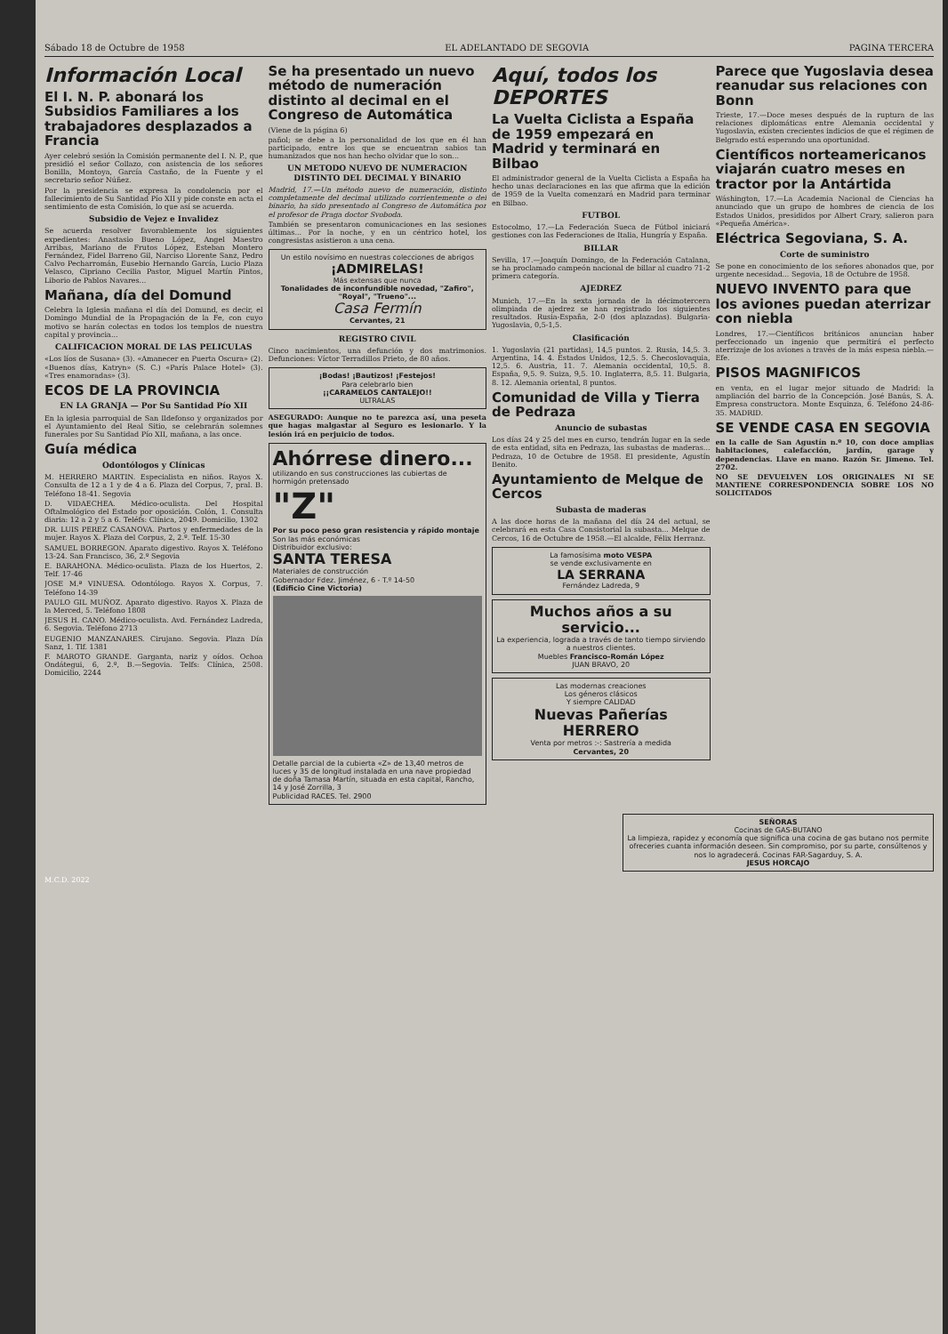Sábado 18 de Octubre de 1958 EL ADELANTADO DE SEGOVIA PAGINA TERCERA
Información Local
El I. N. P. abonará los Subsidios Familiares a los trabajadores desplazados a Francia
Ayer celebró sesión la Comisión permanente del I. N. P., que presidió el señor Collazo, con asistencia de los señores Bonilla, Montoya, García Castaño, de la Fuente y el secretario señor Núñez.
Por la presidencia se expresa la condolencia por el fallecimiento de Su Santidad Pío XII y pide conste en acta el sentimiento de esta Comisión, lo que así se acuerda.
Subsidio de Vejez e Invalidez
Se acuerda resolver favorablemente los siguientes expedientes: Anastasio Bueno López, Angel Maestro Arribas, Mariano de Frutos López, Esteban Montero Fernández, Fidel Barrenо Gil, Narciso Llorente Sanz, Pedro Calvo Pecharromán, Eusebio Hernando García, Lucio Plaza Velasco, Cipriano Cecilia Pastor, Miguel Martín Pintos, Liborio de Pablos Navares...
Mañana, día del Domund
Celebra la Iglesia mañana el día del Domund, es decir, el Domingo Mundial de la Propagación de la Fe, con cuyo motivo se harán colectas en todos los templos de nuestra capital y provincia...
CALIFICACION MORAL DE LAS PELICULAS
«Los líos de Susana» (3). «Amanecer en Puerta Oscura» (2). «Buenos días, Katryn» (S. C.) «París Palace Hotel» (3). «Tres enamoradas» (3).
ECOS DE LA PROVINCIA
EN LA GRANJA — Por Su Santidad Pío XII
En la iglesia parroquial de San Ildefonso y organizados por el Ayuntamiento del Real Sitio, se celebrarán solemnes funerales por Su Santidad Pío XII, mañana, a las once.
Guía médica
Odontólogos y Clínicas
M. HERRERO MARTIN. Especialista en niños. Rayos X. Consulta de 12 a 1 y de 4 a 6. Plaza del Corpus, 7, pral. B. Teléfono 18-41. Segovia
D. VIDAECHEA. Médico-oculista. Del Hospital Oftalmológico del Estado por oposición. Colón, 1. Consulta diaria: 12 a 2 y 5 a 6. Teléfs: Clínica, 2049. Domicilio, 1302
DR. LUIS PEREZ CASANOVA. Partos y enfermedades de la mujer. Rayos X. Plaza del Corpus, 2, 2.º. Telf. 15-30
SAMUEL BORREGON. Aparato digestivo. Rayos X. Teléfono 13-24. San Francisco, 36, 2.º Segovia
E. BARAHONA. Médico-oculista. Plaza de los Huertos, 2. Telf. 17-46
JOSE M.ª VINUESA. Odontólogo. Rayos X. Corpus, 7. Teléfono 14-39
PAULO GIL MUÑOZ. Aparato digestivo. Rayos X. Plaza de la Merced, 5. Teléfono 1808
JESUS H. CANO. Médico-oculista. Avd. Fernández Ladreda, 6. Segovia. Teléfono 2713
EUGENIO MANZANARES. Cirujano. Segovia. Plaza Día Sanz, 1. Tlf. 1381
F. MAROTO GRANDE. Garganta, nariz y oídos. Ochoa Ondátegui, 6, 2.º, B.—Segovia. Telfs: Clínica, 2508. Domicilio, 2244
Se ha presentado un nuevo método de numeración distinto al decimal en el Congreso de Automática
(Viene de la página 6)
pañol; se debe a la personalidad de los que en él han participado, entre los que se encuentran sabios tan humanizados que nos han hecho olvidar que lo son...
UN METODO NUEVO DE NUMERACION DISTINTO DEL DECIMAL Y BINARIO
Madrid, 17.—Un método nuevo de numeración, distinto completamente del decimal utilizado corrientemente o del binario, ha sido presentado al Congreso de Automática por el profesor de Praga doctor Svoboda.
También se presentaron comunicaciones en las sesiones últimas... Por la noche, y en un céntrico hotel, los congresistas asistieron a una cena.
Un estilo novísimo en nuestras colecciones de abrigos
¡ADMIRELAS!
Más extensas que nunca
Tonalidades de inconfundible novedad, "Zafiro", "Royal", "Trueno"...
Casa Fermín
Cervantes, 21
REGISTRO CIVIL
Cinco nacimientos, una defunción y dos matrimonios. Defunciones: Víctor Terradillos Prieto, de 80 años.
¡Bodas! ¡Bautizos! ¡Festejos!
Para celebrarlo bien
¡¡CARAMELOS CANTALEJO!!
ULTRALAS
ASEGURADO: Aunque no te parezca así, una peseta que hagas malgastar al Seguro es lesionarlo. Y la lesión irá en perjuicio de todos.
Ahórrese dinero...
utilizando en sus construcciones las cubiertas de hormigón pretensado
"Z"
Por su poco peso gran resistencia y rápido montaje
Son las más económicas
Distribuidor exclusivo:
SANTA TERESA
Materiales de construcción
Gobernador Fdez. Jiménez, 6 - T.º 14-50
(Edificio Cine Victoria)
Detalle parcial de la cubierta «Z» de 13,40 metros de luces y 35 de longitud instalada en una nave propiedad de doña Tamasa Martín, situada en esta capital, Rancho, 14 y José Zorrilla, 3
Publicidad RACES. Tel. 2900
Aquí, todos los DEPORTES
La Vuelta Ciclista a España de 1959 empezará en Madrid y terminará en Bilbao
El administrador general de la Vuelta Ciclista a España ha hecho unas declaraciones en las que afirma que la edición de 1959 de la Vuelta comenzará en Madrid para terminar en Bilbao.
FUTBOL
Estocolmo, 17.—La Federación Sueca de Fútbol iniciará gestiones con las Federaciones de Italia, Hungría y España.
BILLAR
Sevilla, 17.—Joaquín Domingo, de la Federación Catalana, se ha proclamado campeón nacional de billar al cuadro 71-2 primera categoría.
AJEDREZ
Munich, 17.—En la sexta jornada de la décimotercera olimpiada de ajedrez se han registrado los siguientes resultados. Rusia-España, 2-0 (dos aplazadas). Bulgaria-Yugoslavia, 0,5-1,5.
Clasificación
1. Yugoslavia (21 partidas), 14,5 puntos. 2. Rusia, 14,5. 3. Argentina, 14. 4. Estados Unidos, 12,5. 5. Checoslovaquia, 12,5. 6. Austria, 11. 7. Alemania occidental, 10,5. 8. España, 9,5. 9. Suiza, 9,5. 10. Inglaterra, 8,5. 11. Bulgaria, 8. 12. Alemania oriental, 8 puntos.
Comunidad de Villa y Tierra de Pedraza
Anuncio de subastas
Los días 24 y 25 del mes en curso, tendrán lugar en la sede de esta entidad, sita en Pedraza, las subastas de maderas... Pedraza, 10 de Octubre de 1958. El presidente, Agustín Benito.
Ayuntamiento de Melque de Cercos
Subasta de maderas
A las doce horas de la mañana del día 24 del actual, se celebrará en esta Casa Consistorial la subasta... Melque de Cercos, 16 de Octubre de 1958.—El alcalde, Félix Herranz.
La famosísima moto VESPA
se vende exclusivamente en
LA SERRANA
Fernández Ladreda, 9
Muchos años a su servicio...
La experiencia, lograda a través de tanto tiempo sirviendo a nuestros clientes.
Muebles Francisco-Román López
JUAN BRAVO, 20
Las modernas creaciones
Los géneros clásicos
Y siempre CALIDAD
Nuevas Pañerías HERRERO
Venta por metros :-: Sastrería a medida
Cervantes, 20
Parece que Yugoslavia desea reanudar sus relaciones con Bonn
Trieste, 17.—Doce meses después de la ruptura de las relaciones diplomáticas entre Alemania occidental y Yugoslavia, existen crecientes indicios de que el régimen de Belgrado está esperando una oportunidad.
Científicos norteamericanos viajarán cuatro meses en tractor por la Antártida
Wáshington, 17.—La Academia Nacional de Ciencias ha anunciado que un grupo de hombres de ciencia de los Estados Unidos, presididos por Albert Crary, salieron para «Pequeña América».
Eléctrica Segoviana, S. A.
Corte de suministro
Se pone en conocimiento de los señores abonados que, por urgente necesidad... Segovia, 18 de Octubre de 1958.
NUEVO INVENTO para que los aviones puedan aterrizar con niebla
Londres, 17.—Científicos británicos anuncian haber perfeccionado un ingenio que permitirá el perfecto aterrizaje de los aviones a través de la más espesa niebla.—Efe.
PISOS MAGNIFICOS
en venta, en el lugar mejor situado de Madrid: la ampliación del barrio de la Concepción. José Banús, S. A. Empresa constructora. Monte Esquinza, 6. Teléfono 24-86-35. MADRID.
SE VENDE CASA EN SEGOVIA
en la calle de San Agustín n.º 10, con doce amplias habitaciones, calefacción, jardín, garage y dependencias. Llave en mano. Razón Sr. Jimeno. Tel. 2702.
NO SE DEVUELVEN LOS ORIGINALES NI SE MANTIENE CORRESPONDENCIA SOBRE LOS NO SOLICITADOS
SEÑORAS
Cocinas de GAS-BUTANO
La limpieza, rapidez y economía que significa una cocina de gas butano nos permite ofreceries cuanta información deseen. Sin compromiso, por su parte, consúltenos y nos lo agradecerá. Cocinas FAR-Sagarduy, S. A.
JESUS HORCAJO
M.C.D. 2022